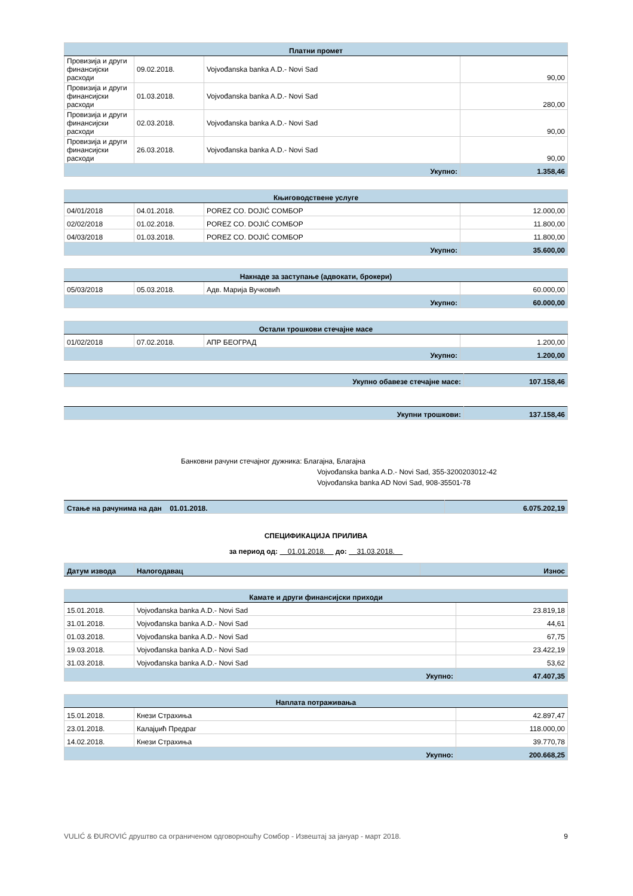| Платни промет | | | |
| --- | --- | --- | --- |
| Провизија и други финансијски расходи | 09.02.2018. | Vojvođanska banka A.D.- Novi Sad | 90,00 |
| Провизија и други финансијски расходи | 01.03.2018. | Vojvođanska banka A.D.- Novi Sad | 280,00 |
| Провизија и други финансијски расходи | 02.03.2018. | Vojvođanska banka A.D.- Novi Sad | 90,00 |
| Провизија и други финансијски расходи | 26.03.2018. | Vojvođanska banka A.D.- Novi Sad | 90,00 |
| Укупно: | | | 1.358,46 |
| Књиговодствене услуге | | | |
| --- | --- | --- | --- |
| 04/01/2018 | 04.01.2018. | POREZ CO. DOJIĆ COMБОР | 12.000,00 |
| 02/02/2018 | 01.02.2018. | POREZ CO. DOJIĆ COMБОР | 11.800,00 |
| 04/03/2018 | 01.03.2018. | POREZ CO. DOJIĆ COMБОР | 11.800,00 |
| Укупно: | | | 35.600,00 |
| Накнаде за заступање (адвокати, брокери) | | | |
| --- | --- | --- | --- |
| 05/03/2018 | 05.03.2018. | Адв. Марија Вучковић | 60.000,00 |
| Укупно: | | | 60.000,00 |
| Остали трошкови стечајне масе | | | |
| --- | --- | --- | --- |
| 01/02/2018 | 07.02.2018. | АПР БЕОГРАД | 1.200,00 |
| Укупно: | | | 1.200,00 |
| Укупно обавезе стечајне масе: | 107.158,46 |
| Укупни трошкови: | 137.158,46 |
Банковни рачуни стечајног дужника: Благајна, Благајна
Vojvođanska banka A.D.- Novi Sad, 355-3200203012-42
Vojvođanska banka AD Novi Sad, 908-35501-78
| Стање на рачунима на дан 01.01.2018. | 6.075.202,19 |
СПЕЦИФИКАЦИЈА ПРИЛИВА
за период од: 01.01.2018. до: 31.03.2018.
| Датум извода | Налогодавац | Износ |
| --- | --- | --- |
| Камате и други финансијски приходи | | |
| --- | --- | --- |
| 15.01.2018. | Vojvođanska banka A.D.- Novi Sad | 23.819,18 |
| 31.01.2018. | Vojvođanska banka A.D.- Novi Sad | 44,61 |
| 01.03.2018. | Vojvođanska banka A.D.- Novi Sad | 67,75 |
| 19.03.2018. | Vojvođanska banka A.D.- Novi Sad | 23.422,19 |
| 31.03.2018. | Vojvođanska banka A.D.- Novi Sad | 53,62 |
| Укупно: | | 47.407,35 |
| Наплата потраживања | | |
| --- | --- | --- |
| 15.01.2018. | Кнези Страхиња | 42.897,47 |
| 23.01.2018. | Калајџић Предраг | 118.000,00 |
| 14.02.2018. | Кнези Страхиња | 39.770,78 |
| Укупно: | | 200.668,25 |
VULIĆ & ĐUROVIĆ друштво са ограниченом одговорношћу Сомбор - Извештај за јануар - март 2018. 9